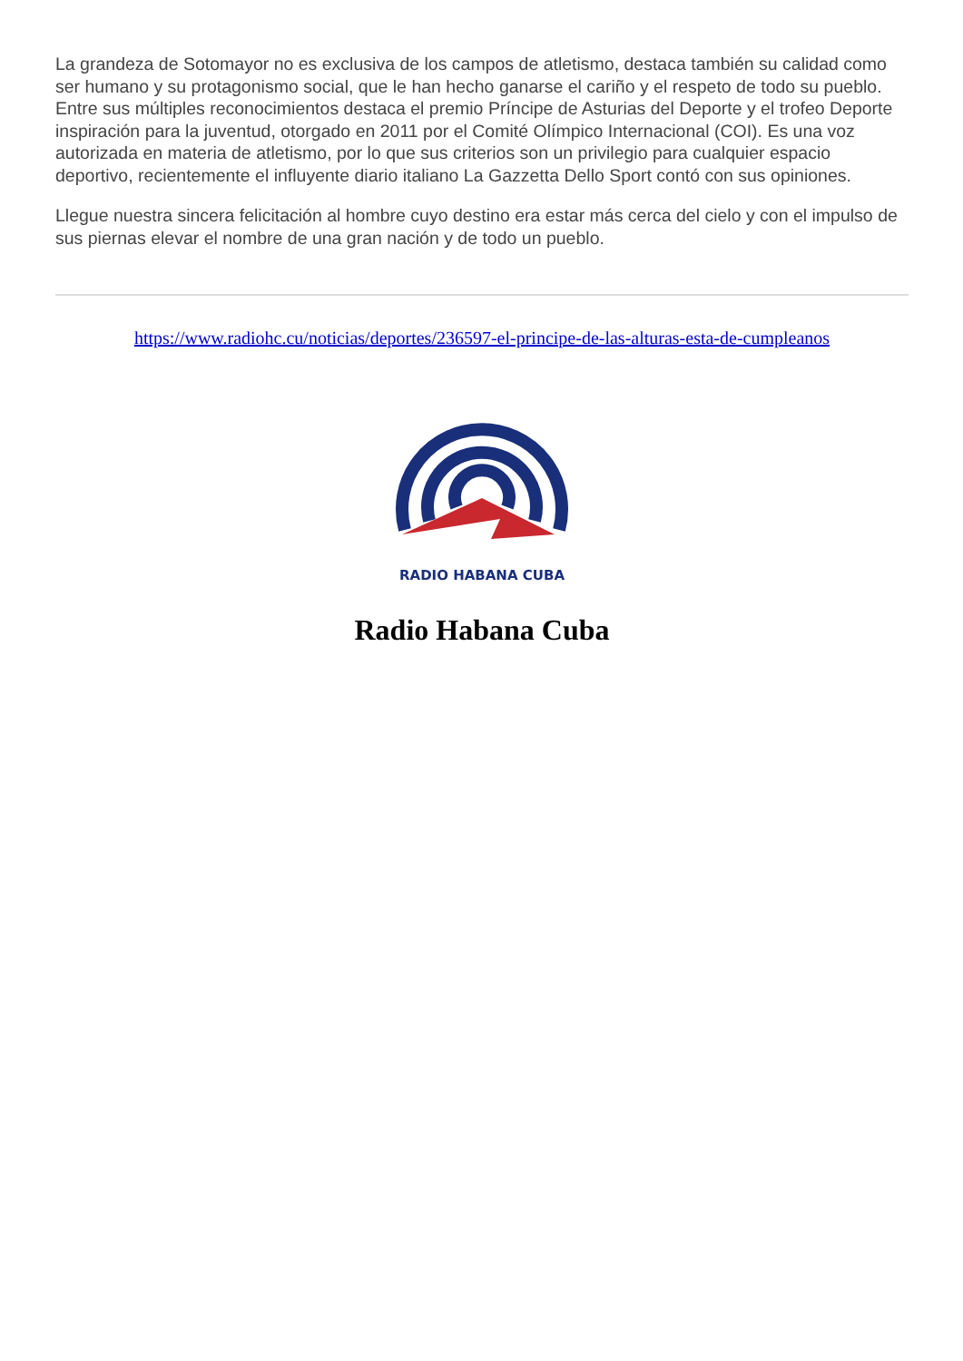La grandeza de Sotomayor no es exclusiva de los campos de atletismo, destaca también su calidad como ser humano y su protagonismo social, que le han hecho ganarse el cariño y el respeto de todo su pueblo. Entre sus múltiples reconocimientos destaca el premio Príncipe de Asturias del Deporte y el trofeo Deporte inspiración para la juventud, otorgado en 2011 por el Comité Olímpico Internacional (COI). Es una voz autorizada en materia de atletismo, por lo que sus criterios son un privilegio para cualquier espacio deportivo, recientemente el influyente diario italiano La Gazzetta Dello Sport contó con sus opiniones.
Llegue nuestra sincera felicitación al hombre cuyo destino era estar más cerca del cielo y con el impulso de sus piernas elevar el nombre de una gran nación y de todo un pueblo.
https://www.radiohc.cu/noticias/deportes/236597-el-principe-de-las-alturas-esta-de-cumpleanos
RADIO HABANA CUBA
Radio Habana Cuba